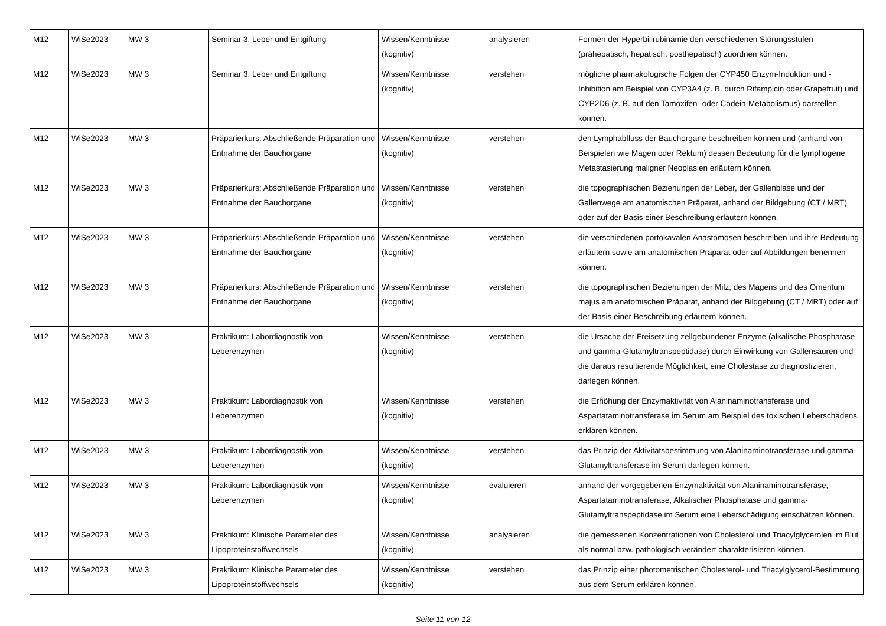| M12 | WiSe2023 | MW 3 | Seminar 3: Leber und Entgiftung | Wissen/Kenntnisse (kognitiv) | analysieren | Formen der Hyperbilirubinämie den verschiedenen Störungsstufen (prähepatisch, hepatisch, posthepatisch) zuordnen können. |
| M12 | WiSe2023 | MW 3 | Seminar 3: Leber und Entgiftung | Wissen/Kenntnisse (kognitiv) | verstehen | mögliche pharmakologische Folgen der CYP450 Enzym-Induktion und -Inhibition am Beispiel von CYP3A4 (z. B. durch Rifampicin oder Grapefruit) und CYP2D6 (z. B. auf den Tamoxifen- oder Codein-Metabolismus) darstellen können. |
| M12 | WiSe2023 | MW 3 | Präparierkurs: Abschließende Präparation und Entnahme der Bauchorgane | Wissen/Kenntnisse (kognitiv) | verstehen | den Lymphabfluss der Bauchorgane beschreiben können und (anhand von Beispielen wie Magen oder Rektum) dessen Bedeutung für die lymphogene Metastasierung maligner Neoplasien erläutern können. |
| M12 | WiSe2023 | MW 3 | Präparierkurs: Abschließende Präparation und Entnahme der Bauchorgane | Wissen/Kenntnisse (kognitiv) | verstehen | die topographischen Beziehungen der Leber, der Gallenblase und der Gallenwege am anatomischen Präparat, anhand der Bildgebung (CT / MRT) oder auf der Basis einer Beschreibung erläutern können. |
| M12 | WiSe2023 | MW 3 | Präparierkurs: Abschließende Präparation und Entnahme der Bauchorgane | Wissen/Kenntnisse (kognitiv) | verstehen | die verschiedenen portokavalen Anastomosen beschreiben und ihre Bedeutung erläutern sowie am anatomischen Präparat oder auf Abbildungen benennen können. |
| M12 | WiSe2023 | MW 3 | Präparierkurs: Abschließende Präparation und Entnahme der Bauchorgane | Wissen/Kenntnisse (kognitiv) | verstehen | die topographischen Beziehungen der Milz, des Magens und des Omentum majus am anatomischen Präparat, anhand der Bildgebung (CT / MRT) oder auf der Basis einer Beschreibung erläutern können. |
| M12 | WiSe2023 | MW 3 | Praktikum: Labordiagnostik von Leberenzymen | Wissen/Kenntnisse (kognitiv) | verstehen | die Ursache der Freisetzung zellgebundener Enzyme (alkalische Phosphatase und gamma-Glutamyltranspeptidase) durch Einwirkung von Gallensäuren und die daraus resultierende Möglichkeit, eine Cholestase zu diagnostizieren, darlegen können. |
| M12 | WiSe2023 | MW 3 | Praktikum: Labordiagnostik von Leberenzymen | Wissen/Kenntnisse (kognitiv) | verstehen | die Erhöhung der Enzymaktivität von Alaninaminotransferase und Aspartataminotransferase im Serum am Beispiel des toxischen Leberschadens erklären können. |
| M12 | WiSe2023 | MW 3 | Praktikum: Labordiagnostik von Leberenzymen | Wissen/Kenntnisse (kognitiv) | verstehen | das Prinzip der Aktivitätsbestimmung von Alaninaminotransferase und gamma-Glutamyltransferase im Serum darlegen können. |
| M12 | WiSe2023 | MW 3 | Praktikum: Labordiagnostik von Leberenzymen | Wissen/Kenntnisse (kognitiv) | evaluieren | anhand der vorgegebenen Enzymaktivität von Alaninaminotransferase, Aspartataminotransferase, Alkalischer Phosphatase und gamma-Glutamyltranspeptidase im Serum eine Leberschädigung einschätzen können. |
| M12 | WiSe2023 | MW 3 | Praktikum: Klinische Parameter des Lipoproteinstoffwechsels | Wissen/Kenntnisse (kognitiv) | analysieren | die gemessenen Konzentrationen von Cholesterol und Triacylglycerolen im Blut als normal bzw. pathologisch verändert charakterisieren können. |
| M12 | WiSe2023 | MW 3 | Praktikum: Klinische Parameter des Lipoproteinstoffwechsels | Wissen/Kenntnisse (kognitiv) | verstehen | das Prinzip einer photometrischen Cholesterol- und Triacylglycerol-Bestimmung aus dem Serum erklären können. |
Seite 11 von 12